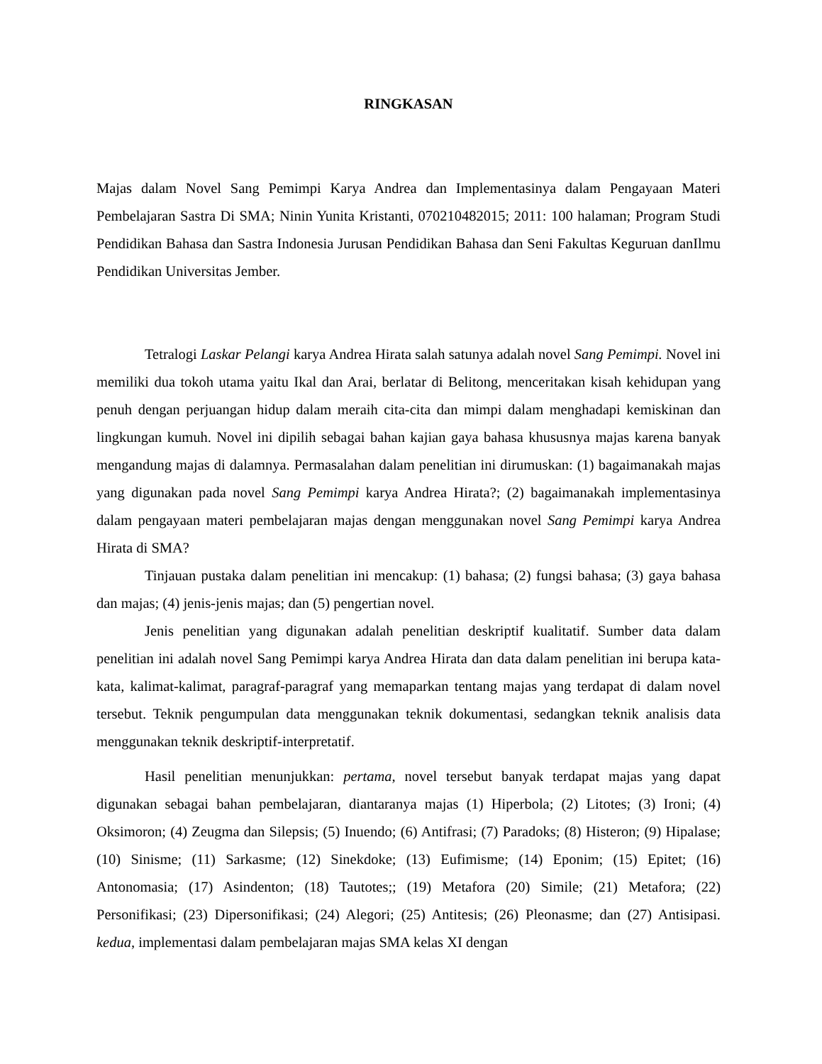RINGKASAN
Majas dalam Novel Sang Pemimpi Karya Andrea dan Implementasinya dalam Pengayaan Materi Pembelajaran Sastra Di SMA; Ninin Yunita Kristanti, 070210482015; 2011: 100 halaman; Program Studi Pendidikan Bahasa dan Sastra Indonesia Jurusan Pendidikan Bahasa dan Seni Fakultas Keguruan danIlmu Pendidikan Universitas Jember.
Tetralogi Laskar Pelangi karya Andrea Hirata salah satunya adalah novel Sang Pemimpi. Novel ini memiliki dua tokoh utama yaitu Ikal dan Arai, berlatar di Belitong, menceritakan kisah kehidupan yang penuh dengan perjuangan hidup dalam meraih cita-cita dan mimpi dalam menghadapi kemiskinan dan lingkungan kumuh. Novel ini dipilih sebagai bahan kajian gaya bahasa khususnya majas karena banyak mengandung majas di dalamnya. Permasalahan dalam penelitian ini dirumuskan: (1) bagaimanakah majas yang digunakan pada novel Sang Pemimpi karya Andrea Hirata?; (2) bagaimanakah implementasinya dalam pengayaan materi pembelajaran majas dengan menggunakan novel Sang Pemimpi karya Andrea Hirata di SMA?
Tinjauan pustaka dalam penelitian ini mencakup: (1) bahasa; (2) fungsi bahasa; (3) gaya bahasa dan majas; (4) jenis-jenis majas; dan (5) pengertian novel.
Jenis penelitian yang digunakan adalah penelitian deskriptif kualitatif. Sumber data dalam penelitian ini adalah novel Sang Pemimpi karya Andrea Hirata dan data dalam penelitian ini berupa kata-kata, kalimat-kalimat, paragraf-paragraf yang memaparkan tentang majas yang terdapat di dalam novel tersebut. Teknik pengumpulan data menggunakan teknik dokumentasi, sedangkan teknik analisis data menggunakan teknik deskriptif-interpretatif.
Hasil penelitian menunjukkan: pertama, novel tersebut banyak terdapat majas yang dapat digunakan sebagai bahan pembelajaran, diantaranya majas (1) Hiperbola; (2) Litotes; (3) Ironi; (4) Oksimoron; (4) Zeugma dan Silepsis; (5) Inuendo; (6) Antifrasi; (7) Paradoks; (8) Histeron; (9) Hipalase; (10) Sinisme; (11) Sarkasme; (12) Sinekdoke; (13) Eufimisme; (14) Eponim; (15) Epitet; (16) Antonomasia; (17) Asindenton; (18) Tautotes;; (19) Metafora (20) Simile; (21) Metafora; (22) Personifikasi; (23) Dipersonifikasi; (24) Alegori; (25) Antitesis; (26) Pleonasme; dan (27) Antisipasi. kedua, implementasi dalam pembelajaran majas SMA kelas XI dengan